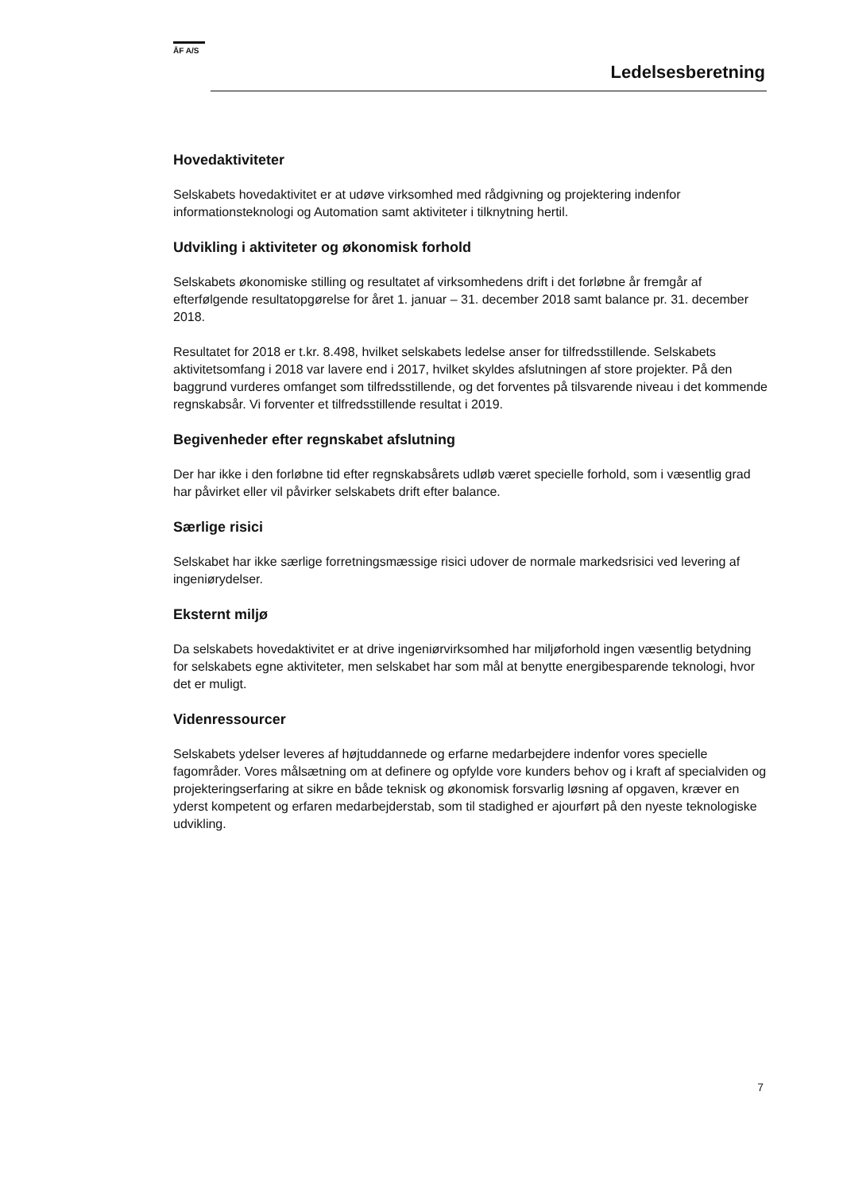ÅF A/S
Ledelsesberetning
Hovedaktiviteter
Selskabets hovedaktivitet er at udøve virksomhed med rådgivning og projektering indenfor informationsteknologi og Automation samt aktiviteter i tilknytning hertil.
Udvikling i aktiviteter og økonomisk forhold
Selskabets økonomiske stilling og resultatet af virksomhedens drift i det forløbne år fremgår af efterfølgende resultatopgørelse for året 1. januar – 31. december 2018 samt balance pr. 31. december 2018.
Resultatet for 2018 er t.kr. 8.498, hvilket selskabets ledelse anser for tilfredsstillende. Selskabets aktivitetsomfang i 2018 var lavere end i 2017, hvilket skyldes afslutningen af store projekter. På den baggrund vurderes omfanget som tilfredsstillende, og det forventes på tilsvarende niveau i det kommende regnskabsår. Vi forventer et tilfredsstillende resultat i 2019.
Begivenheder efter regnskabet afslutning
Der har ikke i den forløbne tid efter regnskabsårets udløb været specielle forhold, som i væsentlig grad har påvirket eller vil påvirker selskabets drift efter balance.
Særlige risici
Selskabet har ikke særlige forretningsmæssige risici udover de normale markedsrisici ved levering af ingeniørydelser.
Eksternt miljø
Da selskabets hovedaktivitet er at drive ingeniørvirksomhed har miljøforhold ingen væsentlig betydning for selskabets egne aktiviteter, men selskabet har som mål at benytte energibesparende teknologi, hvor det er muligt.
Videnressourcer
Selskabets ydelser leveres af højtuddannede og erfarne medarbejdere indenfor vores specielle fagområder. Vores målsætning om at definere og opfylde vore kunders behov og i kraft af specialviden og projekteringserfaring at sikre en både teknisk og økonomisk forsvarlig løsning af opgaven, kræver en yderst kompetent og erfaren medarbejderstab, som til stadighed er ajourført på den nyeste teknologiske udvikling.
7